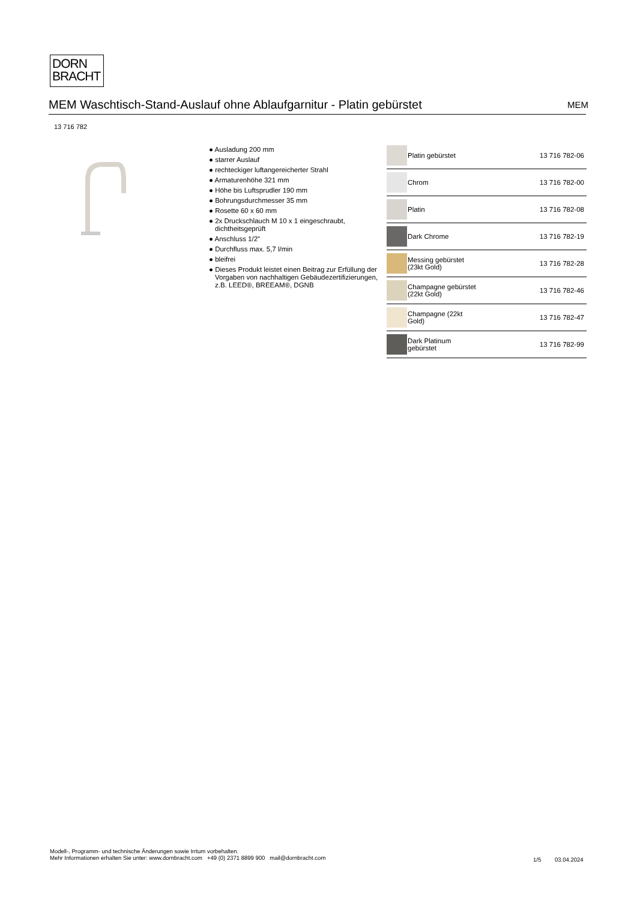DORN
BRACHT
MEM Waschtisch-Stand-Auslauf ohne Ablaufgarnitur - Platin gebürstet MEM
13 716 782
● Ausladung 200 mm
● starrer Auslauf
● rechteckiger luftangereicherter Strahl
● Armaturenhöhe 321 mm
● Höhe bis Luftsprudler 190 mm
● Bohrungsdurchmesser 35 mm
● Rosette 60 x 60 mm
● 2x Druckschlauch M 10 x 1 eingeschraubt, dichtheitsgeprüft
● Anschluss 1/2"
● Durchfluss max. 5,7 l/min
● bleifrei
● Dieses Produkt leistet einen Beitrag zur Erfüllung der Vorgaben von nachhaltigen Gebäudezertifizierungen, z.B. LEED®, BREEAM®, DGNB
| | Platin gebürstet | 13 716 782-06 |
| | Chrom | 13 716 782-00 |
| | Platin | 13 716 782-08 |
| | Dark Chrome | 13 716 782-19 |
| | Messing gebürstet (23kt Gold) | 13 716 782-28 |
| | Champagne gebürstet (22kt Gold) | 13 716 782-46 |
| | Champagne (22kt Gold) | 13 716 782-47 |
| | Dark Platinum gebürstet | 13 716 782-99 |
Modell-, Programm- und technische Änderungen sowie Irrtum vorbehalten.
Mehr Informationen erhalten Sie unter: www.dornbracht.com +49 (0) 2371 8899 900 mail@dornbracht.com
1/5 03.04.2024